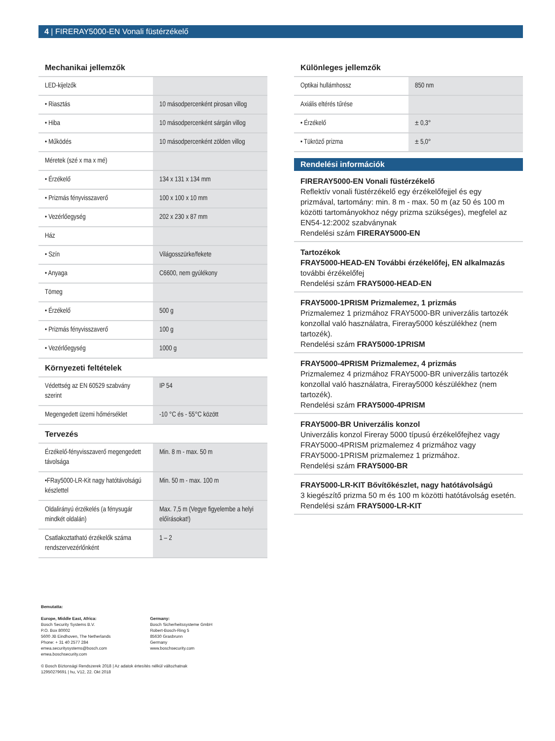4 | FIRERAY5000-EN Vonali füstérzékelő
Mechanikai jellemzők
| LED-kijelzők | |
| • Riasztás | 10 másodpercenként pirosan villog |
| • Hiba | 10 másodpercenként sárgán villog |
| • Működés | 10 másodpercenként zölden villog |
| Méretek (szé x ma x mé) | |
| • Érzékelő | 134 x 131 x 134 mm |
| • Prizmás fényvisszaverő | 100 x 100 x 10 mm |
| • Vezérlőegység | 202 x 230 x 87 mm |
| Ház | |
| • Szín | Világosszürke/fekete |
| • Anyaga | C6600, nem gyúlékony |
| Tömeg | |
| • Érzékelő | 500 g |
| • Prizmás fényvisszaverő | 100 g |
| • Vezérlőegység | 1000 g |
Környezeti feltételek
| Védettség az EN 60529 szabvány szerint | IP 54 |
| Megengedett üzemi hőmérséklet | -10 °C és - 55°C között |
Tervezés
| Érzékelő-fényvisszaverő megengedett távolsága | Min. 8 m - max. 50 m |
| •FRay5000-LR-Kit nagy hatótávolságú készlettel | Min. 50 m - max. 100 m |
| Oldalirányú érzékelés (a fénysugár mindkét oldalán) | Max. 7,5 m (Vegye figyelembe a helyi előírásokat!) |
| Csatlakoztatható érzékelők száma rendszervezérlőnként | 1 – 2 |
Különleges jellemzők
| Optikai hullámhossz | 850 nm |
| Axiális eltérés tűrése | |
| • Érzékelő | ± 0,3° |
| • Tükröző prizma | ± 5,0° |
Rendelési információk
FIRERAY5000-EN Vonali füstérzékelő
Reflektív vonali füstérzékelő egy érzékelőfejjel és egy prizmával, tartomány: min. 8 m - max. 50 m (az 50 és 100 m közötti tartományokhoz négy prizma szükséges), megfelel az EN54-12:2002 szabványnak
Rendelési szám FIRERAY5000-EN
Tartozékok
FRAY5000-HEAD-EN További érzékelőfej, EN alkalmazás
további érzékelőfej
Rendelési szám FRAY5000-HEAD-EN
FRAY5000-1PRISM Prizmalemez, 1 prizmás
Prizmalemez 1 prizmához FRAY5000-BR univerzális tartozék konzollal való használatra, Fireray5000 készülékhez (nem tartozék).
Rendelési szám FRAY5000-1PRISM
FRAY5000-4PRISM Prizmalemez, 4 prizmás
Prizmalemez 4 prizmához FRAY5000-BR univerzális tartozék konzollal való használatra, Fireray5000 készülékhez (nem tartozék).
Rendelési szám FRAY5000-4PRISM
FRAY5000-BR Univerzális konzol
Univerzális konzol Fireray 5000 típusú érzékelőfejhez vagy FRAY5000-4PRISM prizmalemez 4 prizmához vagy FRAY5000-1PRISM prizmalemez 1 prizmához.
Rendelési szám FRAY5000-BR
FRAY5000-LR-KIT Bővítőkészlet, nagy hatótávolságú
3 kiegészítő prizma 50 m és 100 m közötti hatótávolság esetén.
Rendelési szám FRAY5000-LR-KIT
Bemutatta:
Europe, Middle East, Africa:
Bosch Security Systems B.V.
P.O. Box 80002
5600 JB Eindhoven, The Netherlands
Phone: + 31 40 2577 284
emea.securitysystems@bosch.com
emea.boschsecurity.com
Germany:
Bosch Sicherheitssysteme GmbH
Robert-Bosch-Ring 5
85630 Grasbrunn
Germany
www.boschsecurity.com
© Bosch Biztonsági Rendszerek 2018 | Az adatok értesítés nélkül változhatnak
12950279691 | hu, V12, 22. Okt 2018